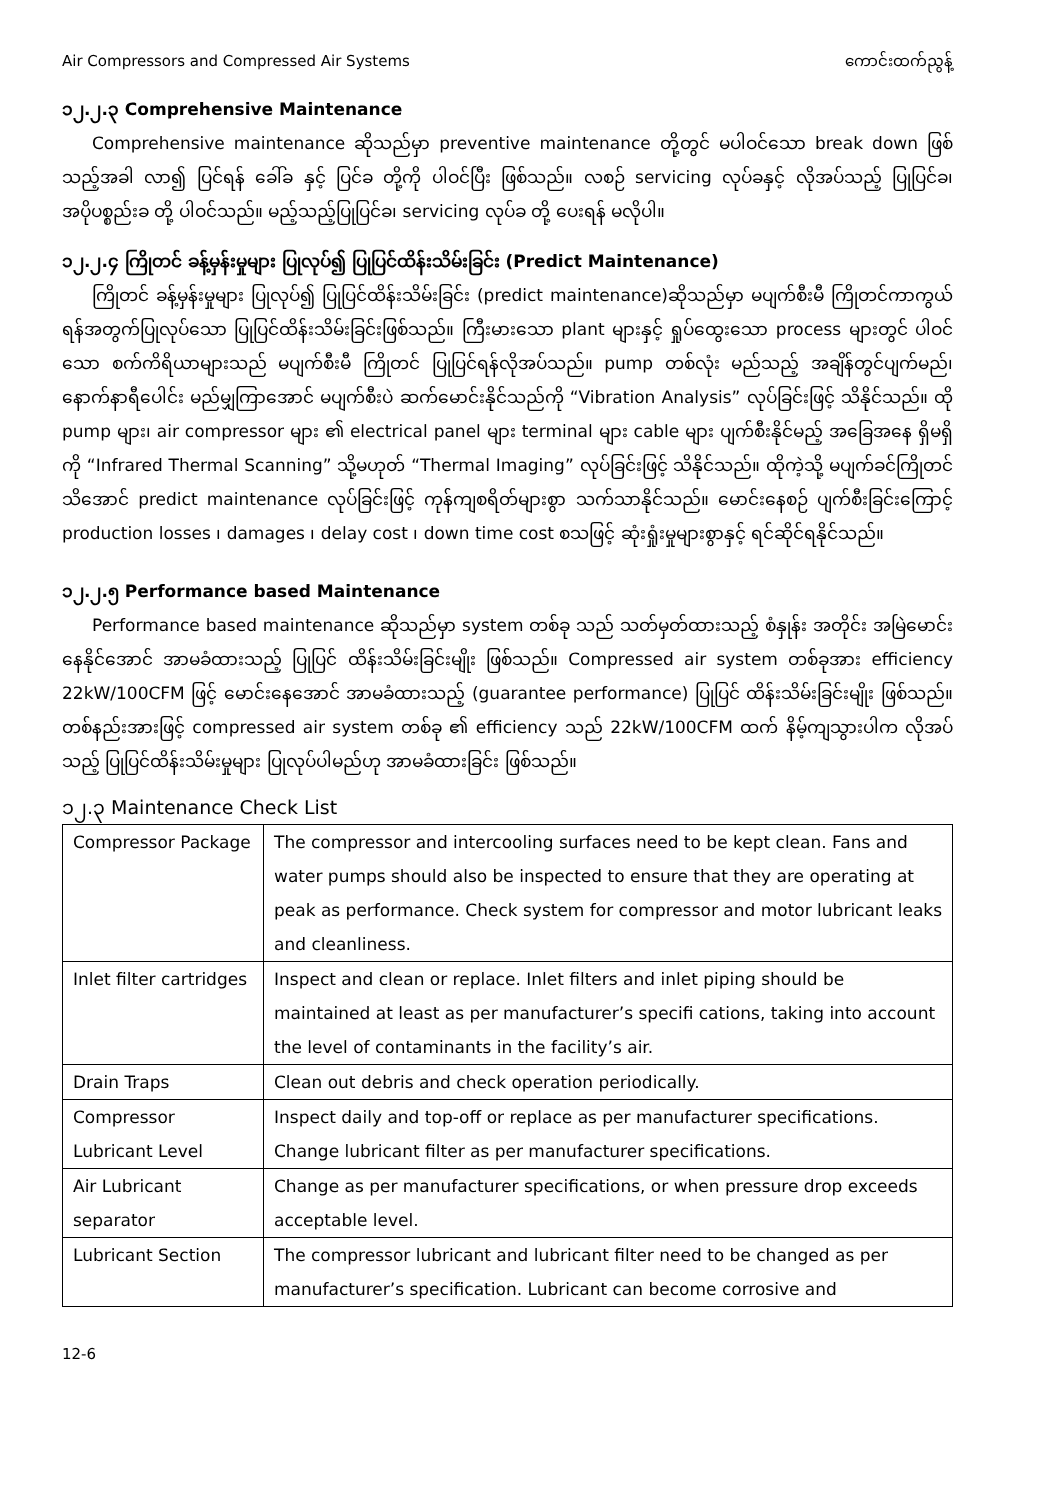Air Compressors and Compressed Air Systems ကောင်းထက်ညွန့်
၁၂.၂.၃ Comprehensive Maintenance
Comprehensive maintenance ဆိုသည်မှာ preventive maintenance တို့တွင် မပါဝင်သော break down ဖြစ်သည့်အခါ လာ၍ ပြင်ရန် ခေါ်ခ နှင့် ပြင်ခ တို့ကို ပါဝင်ပြီး ဖြစ်သည်။ လစဉ် servicing လုပ်ခနှင့် လိုအပ်သည့် ပြုပြင်ခ၊ အပိုပစ္စည်းခ တို့ ပါဝင်သည်။ မည့်သည့်ပြုပြင်ခ၊ servicing လုပ်ခ တို့ ပေးရန် မလိုပါ။
၁၂.၂.၄ ကြိုတင် ခန့်မှန်းမှုများ ပြုလုပ်၍ ပြုပြင်ထိန်းသိမ်းခြင်း (Predict Maintenance)
ကြိုတင် ခန့်မှန်းမှုများ ပြုလုပ်၍ ပြုပြင်ထိန်းသိမ်းခြင်း (predict maintenance)ဆိုသည်မှာ မပျက်စီးမီ ကြိုတင်ကာကွယ်ရန်အတွက်ပြုလုပ်သော ပြုပြင်ထိန်းသိမ်းခြင်းဖြစ်သည်။ ကြီးမားသော plant များနှင့် ရှုပ်ထွေးသော process များတွင် ပါဝင်သော စက်ကိရိယာများသည် မပျက်စီးမီ ကြိုတင် ပြုပြင်ရန်လိုအပ်သည်။ pump တစ်လုံး မည်သည့် အချိန်တွင်ပျက်မည်၊ နောက်နာရီပေါင်း မည်မျှကြာအောင် မပျက်စီးပဲ ဆက်မောင်းနိုင်သည်ကို “Vibration Analysis” လုပ်ခြင်းဖြင့် သိနိုင်သည်။ ထို pump များ၊ air compressor များ ၏ electrical panel များ terminal များ cable များ ပျက်စီးနိုင်မည့် အခြေအနေ ရှိမရှိကို “Infrared Thermal Scanning” သို့မဟုတ် “Thermal Imaging” လုပ်ခြင်းဖြင့် သိနိုင်သည်။ ထိုကဲ့သို့ မပျက်ခင်ကြိုတင် သိအောင် predict maintenance လုပ်ခြင်းဖြင့် ကုန်ကျစရိတ်များစွာ သက်သာနိုင်သည်။ မောင်းနေစဉ် ပျက်စီးခြင်းကြောင့် production losses ၊ damages ၊ delay cost ၊ down time cost စသဖြင့် ဆုံးရှုံးမှုများစွာနှင့် ရင်ဆိုင်ရနိုင်သည်။
၁၂.၂.၅ Performance based Maintenance
Performance based maintenance ဆိုသည်မှာ system တစ်ခု သည် သတ်မှတ်ထားသည့် စံနှုန်း အတိုင်း အမြဲမောင်းနေနိုင်အောင် အာမခံထားသည့် ပြုပြင် ထိန်းသိမ်းခြင်းမျိုး ဖြစ်သည်။ Compressed air system တစ်ခုအား efficiency 22kW/100CFM ဖြင့် မောင်းနေအောင် အာမခံထားသည့် (guarantee performance) ပြုပြင် ထိန်းသိမ်းခြင်းမျိုး ဖြစ်သည်။ တစ်နည်းအားဖြင့် compressed air system တစ်ခု ၏ efficiency သည် 22kW/100CFM ထက် နိမ့်ကျသွားပါက လိုအပ်သည့် ပြုပြင်ထိန်းသိမ်းမှုများ ပြုလုပ်ပါမည်ဟု အာမခံထားခြင်း ဖြစ်သည်။
၁၂.၃ Maintenance Check List
| Compressor Package | The compressor and intercooling surfaces need to be kept clean. Fans and water pumps should also be inspected to ensure that they are operating at peak as performance. Check system for compressor and motor lubricant leaks and cleanliness. |
| Inlet filter cartridges | Inspect and clean or replace. Inlet filters and inlet piping should be maintained at least as per manufacturer’s specifi cations, taking into account the level of contaminants in the facility’s air. |
| Drain Traps | Clean out debris and check operation periodically. |
| Compressor Lubricant Level | Inspect daily and top-off or replace as per manufacturer specifications. Change lubricant filter as per manufacturer specifications. |
| Air Lubricant separator | Change as per manufacturer specifications, or when pressure drop exceeds acceptable level. |
| Lubricant Section | The compressor lubricant and lubricant filter need to be changed as per manufacturer’s specification. Lubricant can become corrosive and |
12-6